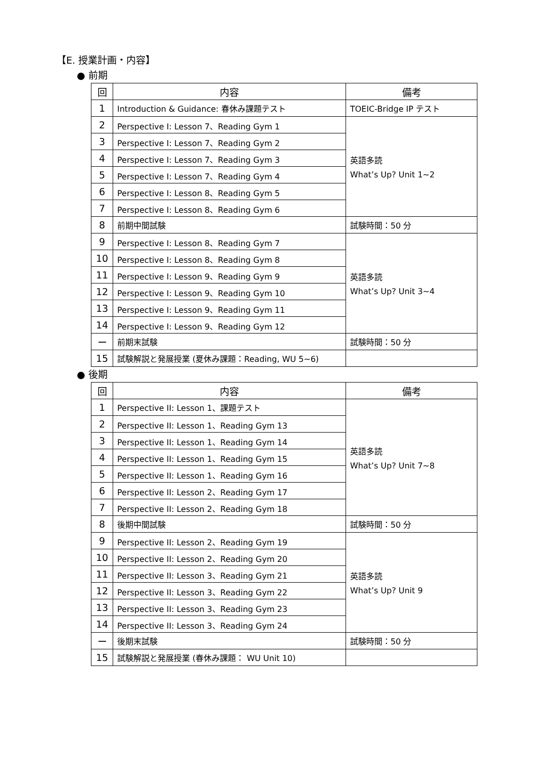【E. 授業計画・内容】
● 前期
| 回 | 内容 | 備考 |
| --- | --- | --- |
| 1 | Introduction & Guidance: 春休み課題テスト | TOEIC-Bridge IP テスト |
| 2 | Perspective I: Lesson 7、Reading Gym 1 | 英語多読 What’s Up? Unit 1~2 |
| 3 | Perspective I: Lesson 7、Reading Gym 2 | |
| 4 | Perspective I: Lesson 7、Reading Gym 3 | |
| 5 | Perspective I: Lesson 7、Reading Gym 4 | |
| 6 | Perspective I: Lesson 8、Reading Gym 5 | |
| 7 | Perspective I: Lesson 8、Reading Gym 6 | |
| 8 | 前期中間試験 | 試験時間：50 分 |
| 9 | Perspective I: Lesson 8、Reading Gym 7 | 英語多読 What’s Up? Unit 3~4 |
| 10 | Perspective I: Lesson 8、Reading Gym 8 | |
| 11 | Perspective I: Lesson 9、Reading Gym 9 | |
| 12 | Perspective I: Lesson 9、Reading Gym 10 | |
| 13 | Perspective I: Lesson 9、Reading Gym 11 | |
| 14 | Perspective I: Lesson 9、Reading Gym 12 | |
| ー | 前期末試験 | 試験時間：50 分 |
| 15 | 試験解説と発展授業 (夏休み課題：Reading, WU 5~6) | |
● 後期
| 回 | 内容 | 備考 |
| --- | --- | --- |
| 1 | Perspective II: Lesson 1、課題テスト | 英語多読 What’s Up? Unit 7~8 |
| 2 | Perspective II: Lesson 1、Reading Gym 13 | |
| 3 | Perspective II: Lesson 1、Reading Gym 14 | |
| 4 | Perspective II: Lesson 1、Reading Gym 15 | |
| 5 | Perspective II: Lesson 1、Reading Gym 16 | |
| 6 | Perspective II: Lesson 2、Reading Gym 17 | |
| 7 | Perspective II: Lesson 2、Reading Gym 18 | |
| 8 | 後期中間試験 | 試験時間：50 分 |
| 9 | Perspective II: Lesson 2、Reading Gym 19 | 英語多読 What’s Up? Unit 9 |
| 10 | Perspective II: Lesson 2、Reading Gym 20 | |
| 11 | Perspective II: Lesson 3、Reading Gym 21 | |
| 12 | Perspective II: Lesson 3、Reading Gym 22 | |
| 13 | Perspective II: Lesson 3、Reading Gym 23 | |
| 14 | Perspective II: Lesson 3、Reading Gym 24 | |
| ー | 後期末試験 | 試験時間：50 分 |
| 15 | 試験解説と発展授業 (春休み課題： WU Unit 10) | |